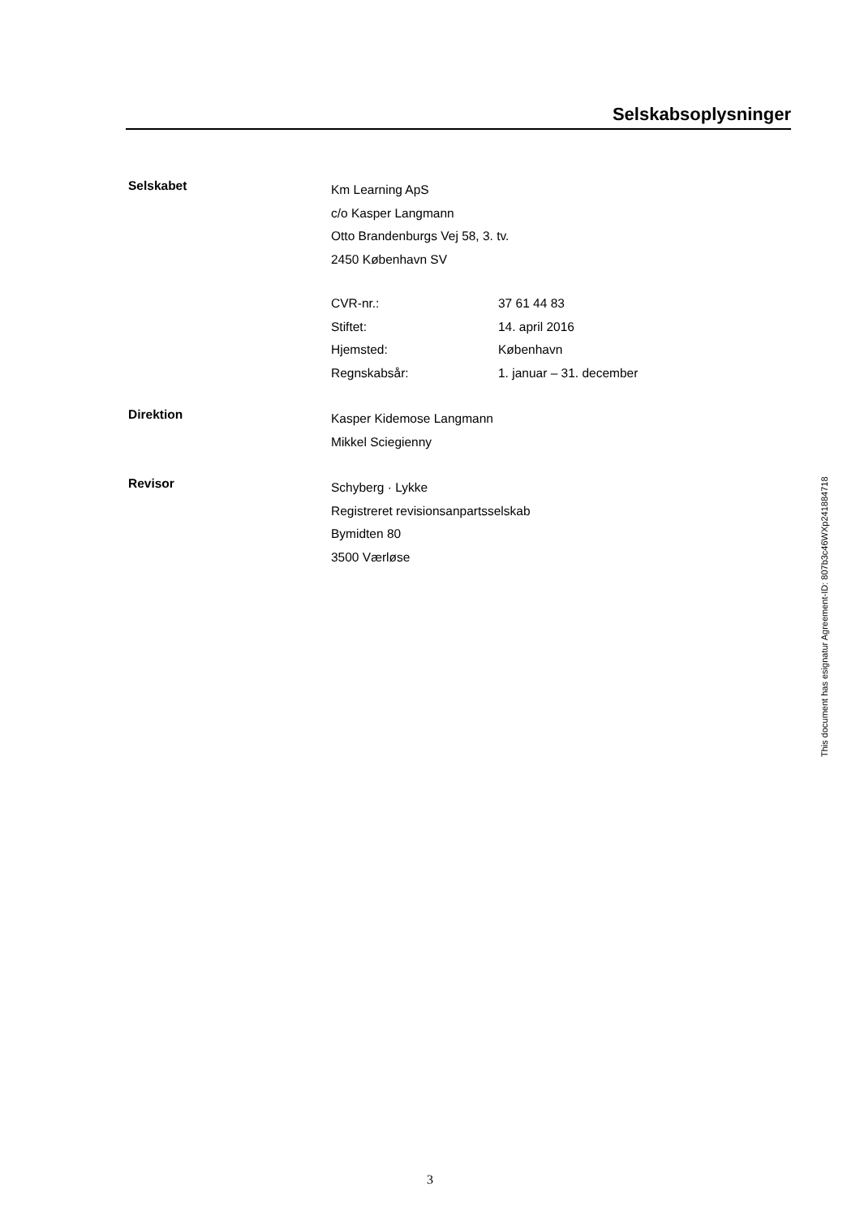Selskabsoplysninger
Selskabet
Km Learning ApS
c/o Kasper Langmann
Otto Brandenburgs Vej 58, 3. tv.
2450 København SV
CVR-nr.: 37 61 44 83
Stiftet: 14. april 2016
Hjemsted: København
Regnskabsår: 1. januar – 31. december
Direktion
Kasper Kidemose Langmann
Mikkel Sciegienny
Revisor
Schyberg · Lykke
Registreret revisionsanpartsselskab
Bymidten 80
3500 Værløse
This document has esignatur Agreement-ID: 807b3c46WXp241884718
3